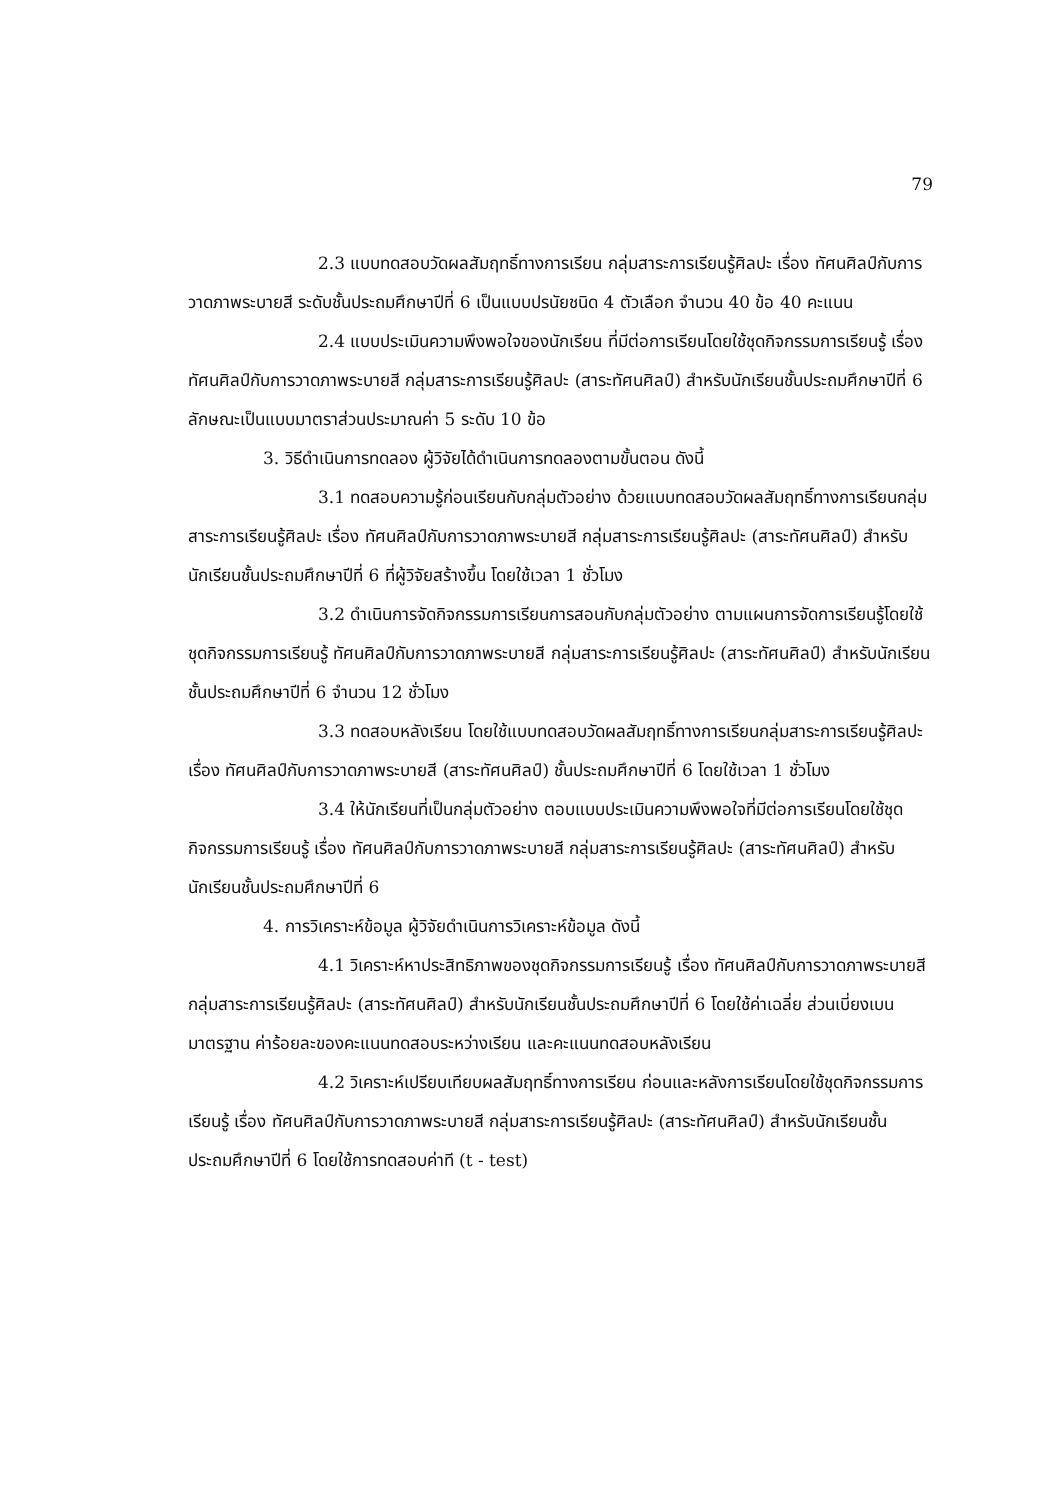79
2.3 แบบทดสอบวัดผลสัมฤทธิ์ทางการเรียน กลุ่มสาระการเรียนรู้ศิลปะ เรื่อง ทัศนศิลป์กับการวาดภาพระบายสี ระดับชั้นประถมศึกษาปีที่ 6 เป็นแบบปรนัยชนิด 4 ตัวเลือก จำนวน 40 ข้อ 40 คะแนน
2.4 แบบประเมินความพึงพอใจของนักเรียน ที่มีต่อการเรียนโดยใช้ชุดกิจกรรมการเรียนรู้ เรื่อง ทัศนศิลป์กับการวาดภาพระบายสี กลุ่มสาระการเรียนรู้ศิลปะ (สาระทัศนศิลป์) สำหรับนักเรียนชั้นประถมศึกษาปีที่ 6 ลักษณะเป็นแบบมาตราส่วนประมาณค่า 5 ระดับ 10 ข้อ
3. วิธีดำเนินการทดลอง ผู้วิจัยได้ดำเนินการทดลองตามขั้นตอน ดังนี้
3.1 ทดสอบความรู้ก่อนเรียนกับกลุ่มตัวอย่าง ด้วยแบบทดสอบวัดผลสัมฤทธิ์ทางการเรียนกลุ่มสาระการเรียนรู้ศิลปะ เรื่อง ทัศนศิลป์กับการวาดภาพระบายสี กลุ่มสาระการเรียนรู้ศิลปะ (สาระทัศนศิลป์) สำหรับนักเรียนชั้นประถมศึกษาปีที่ 6 ที่ผู้วิจัยสร้างขึ้น โดยใช้เวลา 1 ชั่วโมง
3.2 ดำเนินการจัดกิจกรรมการเรียนการสอนกับกลุ่มตัวอย่าง ตามแผนการจัดการเรียนรู้โดยใช้ชุดกิจกรรมการเรียนรู้ ทัศนศิลป์กับการวาดภาพระบายสี กลุ่มสาระการเรียนรู้ศิลปะ (สาระทัศนศิลป์) สำหรับนักเรียนชั้นประถมศึกษาปีที่ 6 จำนวน 12 ชั่วโมง
3.3 ทดสอบหลังเรียน โดยใช้แบบทดสอบวัดผลสัมฤทธิ์ทางการเรียนกลุ่มสาระการเรียนรู้ศิลปะ เรื่อง ทัศนศิลป์กับการวาดภาพระบายสี (สาระทัศนศิลป์) ชั้นประถมศึกษาปีที่ 6 โดยใช้เวลา 1 ชั่วโมง
3.4 ให้นักเรียนที่เป็นกลุ่มตัวอย่าง ตอบแบบประเมินความพึงพอใจที่มีต่อการเรียนโดยใช้ชุดกิจกรรมการเรียนรู้ เรื่อง ทัศนศิลป์กับการวาดภาพระบายสี กลุ่มสาระการเรียนรู้ศิลปะ (สาระทัศนศิลป์) สำหรับนักเรียนชั้นประถมศึกษาปีที่ 6
4. การวิเคราะห์ข้อมูล ผู้วิจัยดำเนินการวิเคราะห์ข้อมูล ดังนี้
4.1 วิเคราะห์หาประสิทธิภาพของชุดกิจกรรมการเรียนรู้ เรื่อง ทัศนศิลป์กับการวาดภาพระบายสี กลุ่มสาระการเรียนรู้ศิลปะ (สาระทัศนศิลป์) สำหรับนักเรียนชั้นประถมศึกษาปีที่ 6 โดยใช้ค่าเฉลี่ย ส่วนเบี่ยงเบนมาตรฐาน ค่าร้อยละของคะแนนทดสอบระหว่างเรียน และคะแนนทดสอบหลังเรียน
4.2 วิเคราะห์เปรียบเทียบผลสัมฤทธิ์ทางการเรียน ก่อนและหลังการเรียนโดยใช้ชุดกิจกรรมการเรียนรู้ เรื่อง ทัศนศิลป์กับการวาดภาพระบายสี กลุ่มสาระการเรียนรู้ศิลปะ (สาระทัศนศิลป์) สำหรับนักเรียนชั้นประถมศึกษาปีที่ 6 โดยใช้การทดสอบค่าที (t - test)